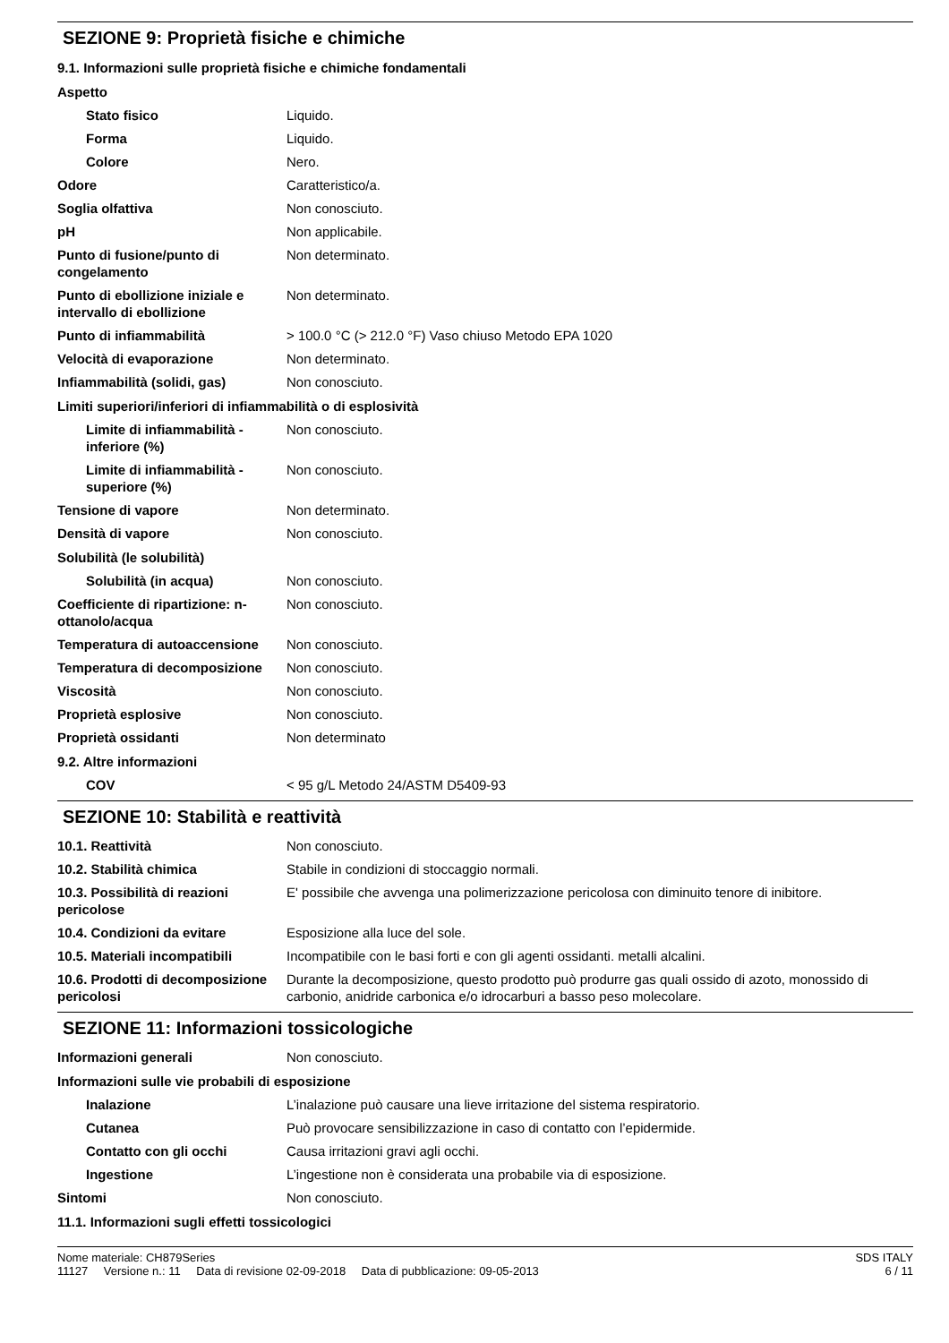SEZIONE 9: Proprietà fisiche e chimiche
| 9.1. Informazioni sulle proprietà fisiche e chimiche fondamentali | |
| Aspetto | |
| Stato fisico | Liquido. |
| Forma | Liquido. |
| Colore | Nero. |
| Odore | Caratteristico/a. |
| Soglia olfattiva | Non conosciuto. |
| pH | Non applicabile. |
| Punto di fusione/punto di congelamento | Non determinato. |
| Punto di ebollizione iniziale e intervallo di ebollizione | Non determinato. |
| Punto di infiammabilità | > 100.0 °C (> 212.0 °F) Vaso chiuso Metodo EPA 1020 |
| Velocità di evaporazione | Non determinato. |
| Infiammabilità (solidi, gas) | Non conosciuto. |
| Limiti superiori/inferiori di infiammabilità o di esplosività | |
| Limite di infiammabilità - inferiore (%) | Non conosciuto. |
| Limite di infiammabilità - superiore (%) | Non conosciuto. |
| Tensione di vapore | Non determinato. |
| Densità di vapore | Non conosciuto. |
| Solubilità (le solubilità) | |
| Solubilità (in acqua) | Non conosciuto. |
| Coefficiente di ripartizione: n-ottanolo/acqua | Non conosciuto. |
| Temperatura di autoaccensione | Non conosciuto. |
| Temperatura di decomposizione | Non conosciuto. |
| Viscosità | Non conosciuto. |
| Proprietà esplosive | Non conosciuto. |
| Proprietà ossidanti | Non determinato |
| 9.2. Altre informazioni | |
| COV | < 95 g/L Metodo 24/ASTM D5409-93 |
SEZIONE 10: Stabilità e reattività
| 10.1. Reattività | Non conosciuto. |
| 10.2. Stabilità chimica | Stabile in condizioni di stoccaggio normali. |
| 10.3. Possibilità di reazioni pericolose | E' possibile che avvenga una polimerizzazione pericolosa con diminuito tenore di inibitore. |
| 10.4. Condizioni da evitare | Esposizione alla luce del sole. |
| 10.5. Materiali incompatibili | Incompatibile con le basi forti e con gli agenti ossidanti. metalli alcalini. |
| 10.6. Prodotti di decomposizione pericolosi | Durante la decomposizione, questo prodotto può produrre gas quali ossido di azoto, monossido di carbonio, anidride carbonica e/o idrocarburi a basso peso molecolare. |
SEZIONE 11: Informazioni tossicologiche
| Informazioni generali | Non conosciuto. |
| Informazioni sulle vie probabili di esposizione | |
| Inalazione | L’inalazione può causare una lieve irritazione del sistema respiratorio. |
| Cutanea | Può provocare sensibilizzazione in caso di contatto con l’epidermide. |
| Contatto con gli occhi | Causa irritazioni gravi agli occhi. |
| Ingestione | L’ingestione non è considerata una probabile via di esposizione. |
| Sintomi | Non conosciuto. |
| 11.1. Informazioni sugli effetti tossicologici | |
Nome materiale: CH879Series
11127 Versione n.: 11 Data di revisione 02-09-2018 Data di pubblicazione: 09-05-2013
SDS ITALY
6 / 11